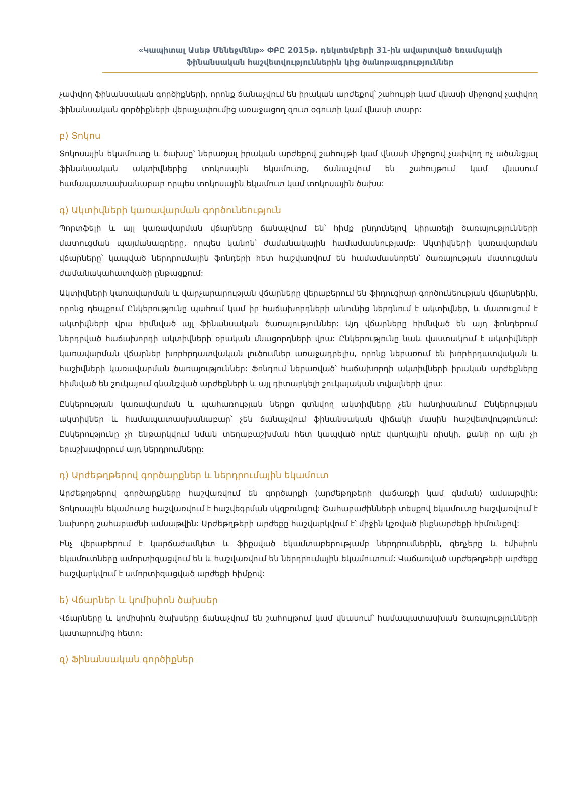«Կապիտալ Ասեթ Մենեջմենթ» ՓԲԸ 2015թ. դեկտեմբերի 31-ին ավարտված եռամսյակի
ֆինանսական հաշվետվություններին կից ծանոթագրություններ
չափվող ֆինանսական գործիքների, որոնք ճանաչվում են իրական արժեքով՝ շահույթի կամ վնասի միջոցով չափվող ֆինանսական գործիքների վերաչափումից առաջացող զուտ օգուտի կամ վնասի տարր:
բ) Տոկոս
Տոկոսային եկամուտը և ծախսը՝ ներառյալ իրական արժեքով շահույթի կամ վնասի միջոցով չափվող ոչ ածանցյալ ֆինանսական ակտիվներից տոկոսային եկամուտը, ճանաչվում են շահույթում կամ վնասում համապատասխանաբար որպես տոկոսային եկամուտ կամ տոկոսային ծախս:
գ) Ակտիվների կառավարման գործունեություն
Պորտֆելի և այլ կառավարման վճարները ճանաչվում են՝ հիմք ընդունելով կիրառելի ծառայությունների մատուցման պայմանագրերը, որպես կանոն՝ ժամանակային համամասնությամբ: Ակտիվների կառավարման վճարները՝ կապված ներդրումային ֆոնդերի հետ հաշվառվում են համամասնորեն՝ ծառայության մատուցման ժամանակահատվածի ընթացքում:
Ակտիվների կառավարման և վարչարարության վճարները վերաբերում են ֆիդուցիար գործունեության վճարներին, որոնց դեպքում Ընկերությունը պահում կամ իր հաճախորդների անունից ներդնում է ակտիվներ, և մատուցում է ակտիվների վրա հիմնված այլ ֆինանսական ծառայություններ: Այդ վճարները հիմնված են այդ ֆոնդերում ներդրված հաճախորդի ակտիվների օրական մնացորդների վրա: Ընկերությունը նաև վաստակում է ակտիվների կառավարման վճարներ խորհրդատվական լուծումներ առաջադրելիս, որոնք ներառում են խորհրդատվական և հաշիվների կառավարման ծառայություններ: Ֆոնդում ներառված՝ հաճախորդի ակտիվների իրական արժեքները հիմնված են շուկայում գնանշված արժեքների և այլ դիտարկելի շուկայական տվյալների վրա:
Ընկերության կառավարման և պահառության ներքո գտնվող ակտիվները չեն հանդիսանում Ընկերության ակտիվներ և համապատասխանաբար՝ չեն ճանաչվում ֆինանսական վիճակի մասին հաշվետվությունում: Ընկերությունը չի ենթարկվում նման տեղաբաշխման հետ կապված որևէ վարկային ռիսկի, քանի որ այն չի երաշխավորում այդ ներդրումները:
դ) Արժեթղթերով գործարքներ և ներդրումային եկամուտ
Արժեթղթերով գործարքները հաշվառվում են գործարքի (արժեթղթերի վաճառքի կամ գնման) ամսաթվին: Տոկոսային եկամուտը հաշվառվում է հաշվեգրման սկզբունքով: Շահաբաժինների տեսքով եկամուտը հաշվառվում է նախորդ շահաբաժնի ամսաթվին: Արժեթղթերի արժեքը հաշվարկվում է՝ միջին կշռված ինքնարժեքի հիմունքով:
Ինչ վերաբերում է կարճաժամկետ և ֆիքսված եկամտաբերությամբ ներդրումներին, զեղչերը և էմիսիոն եկամուտները ամորտիզացվում են և հաշվառվում են ներդրումային եկամուտում: Վաճառված արժեթղթերի արժեքը հաշվարկվում է ամորտիզացված արժեքի հիմքով:
ե) Վճարներ և կոմիսիոն ծախսեր
Վճարները և կոմիսիոն ծախսերը ճանաչվում են շահույթում կամ վնասում՝ համապատասխան ծառայությունների կատարումից հետո:
զ) Ֆինանսական գործիքներ